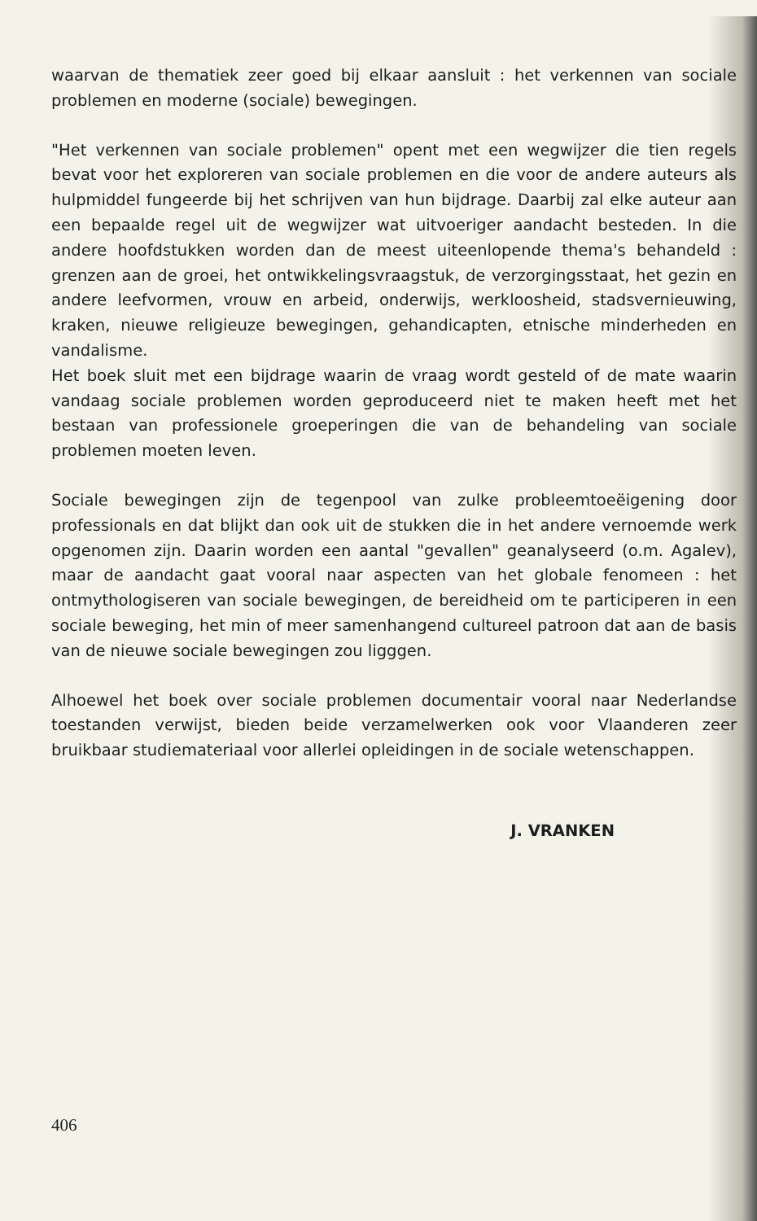waarvan de thematiek zeer goed bij elkaar aansluit : het verkennen van sociale problemen en moderne (sociale) bewegingen.
"Het verkennen van sociale problemen" opent met een wegwijzer die tien regels bevat voor het exploreren van sociale problemen en die voor de andere auteurs als hulpmiddel fungeerde bij het schrijven van hun bijdrage. Daarbij zal elke auteur aan een bepaalde regel uit de wegwijzer wat uitvoeriger aandacht besteden. In die andere hoofdstukken worden dan de meest uiteenlopende thema's behandeld : grenzen aan de groei, het ontwikkelingsvraagstuk, de verzorgingsstaat, het gezin en andere leefvormen, vrouw en arbeid, onderwijs, werkloosheid, stadsvernieuwing, kraken, nieuwe religieuze bewegingen, gehandicapten, etnische minderheden en vandalisme.
Het boek sluit met een bijdrage waarin de vraag wordt gesteld of de mate waarin vandaag sociale problemen worden geproduceerd niet te maken heeft met het bestaan van professionele groeperingen die van de behandeling van sociale problemen moeten leven.
Sociale bewegingen zijn de tegenpool van zulke probleemtoeëigening door professionals en dat blijkt dan ook uit de stukken die in het andere vernoemde werk opgenomen zijn. Daarin worden een aantal "gevallen" geanalyseerd (o.m. Agalev), maar de aandacht gaat vooral naar aspecten van het globale fenomeen : het ontmythologiseren van sociale bewegingen, de bereidheid om te participeren in een sociale beweging, het min of meer samenhangend cultureel patroon dat aan de basis van de nieuwe sociale bewegingen zou ligggen.
Alhoewel het boek over sociale problemen documentair vooral naar Nederlandse toestanden verwijst, bieden beide verzamelwerken ook voor Vlaanderen zeer bruikbaar studiemateriaal voor allerlei opleidingen in de sociale wetenschappen.
J. VRANKEN
406